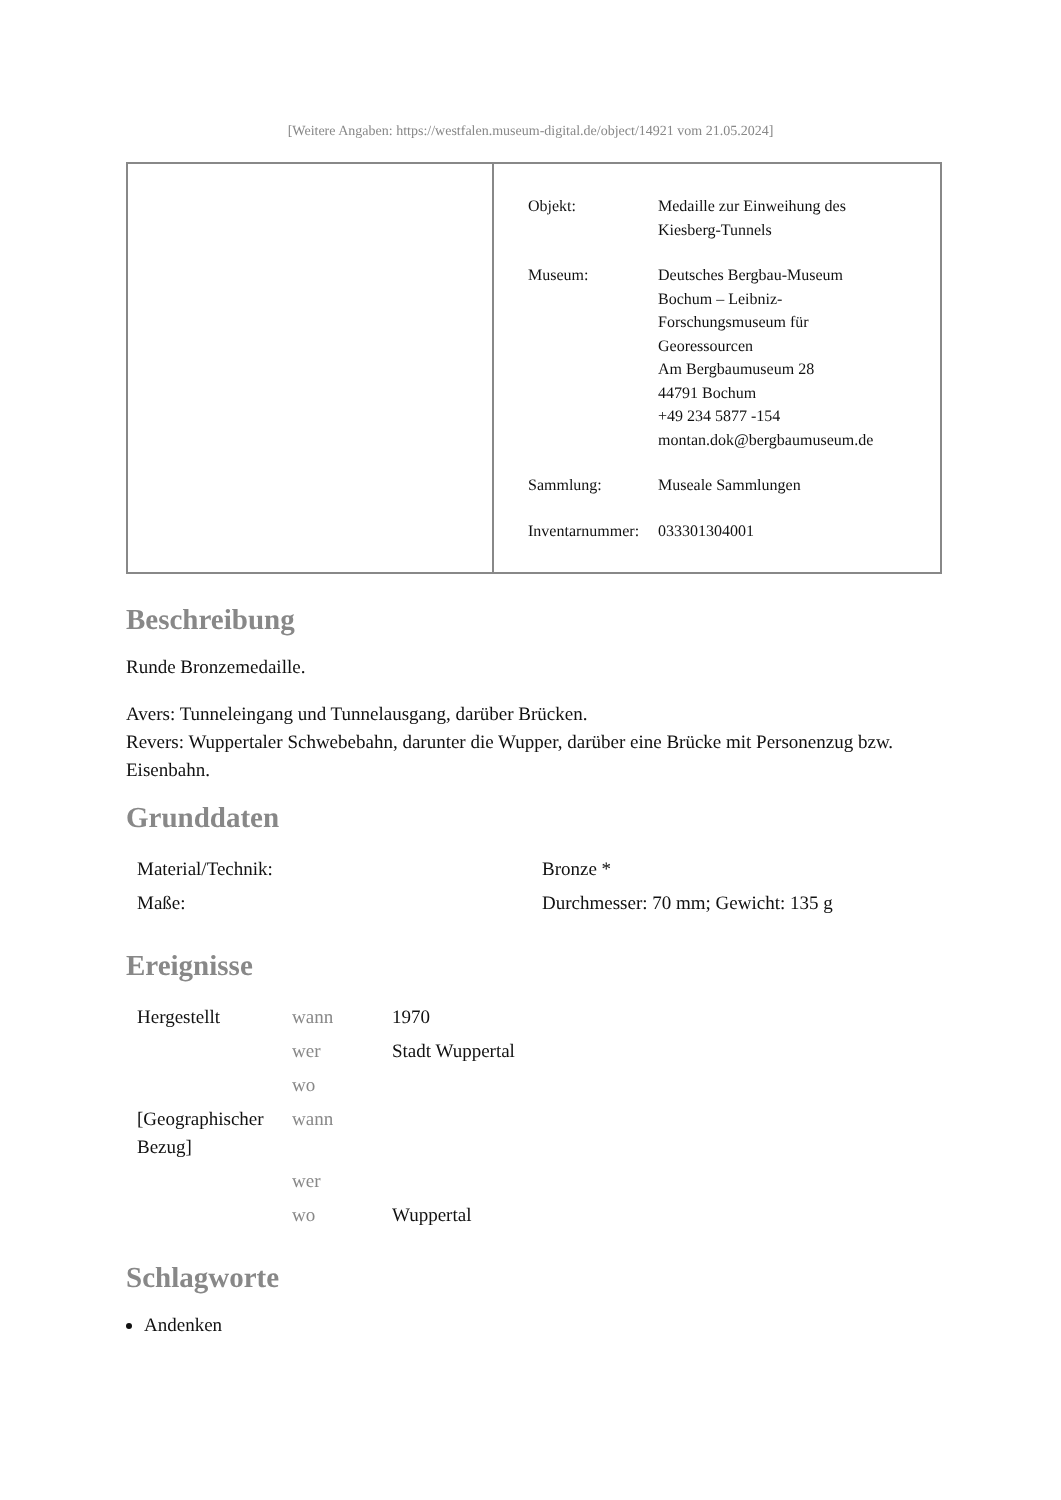[Weitere Angaben: https://westfalen.museum-digital.de/object/14921 vom 21.05.2024]
| Objekt: | Medaille zur Einweihung des Kiesberg-Tunnels |
| Museum: | Deutsches Bergbau-Museum Bochum – Leibniz- Forschungsmuseum für Georessourcen Am Bergbaumuseum 28 44791 Bochum +49 234 5877 -154 montan.dok@bergbaumuseum.de |
| Sammlung: | Museale Sammlungen |
| Inventarnummer: | 033301304001 |
Beschreibung
Runde Bronzemedaille.
Avers: Tunneleingang und Tunnelausgang, darüber Brücken.
Revers: Wuppertaler Schwebebahn, darunter die Wupper, darüber eine Brücke mit Personenzug bzw. Eisenbahn.
Grunddaten
| Material/Technik: | Bronze * |
| Maße: | Durchmesser: 70 mm; Gewicht: 135 g |
Ereignisse
| Hergestellt | wann | 1970 |
| | wer | Stadt Wuppertal |
| | wo | |
| [Geographischer Bezug] | wann | |
| | wer | |
| | wo | Wuppertal |
Schlagworte
Andenken